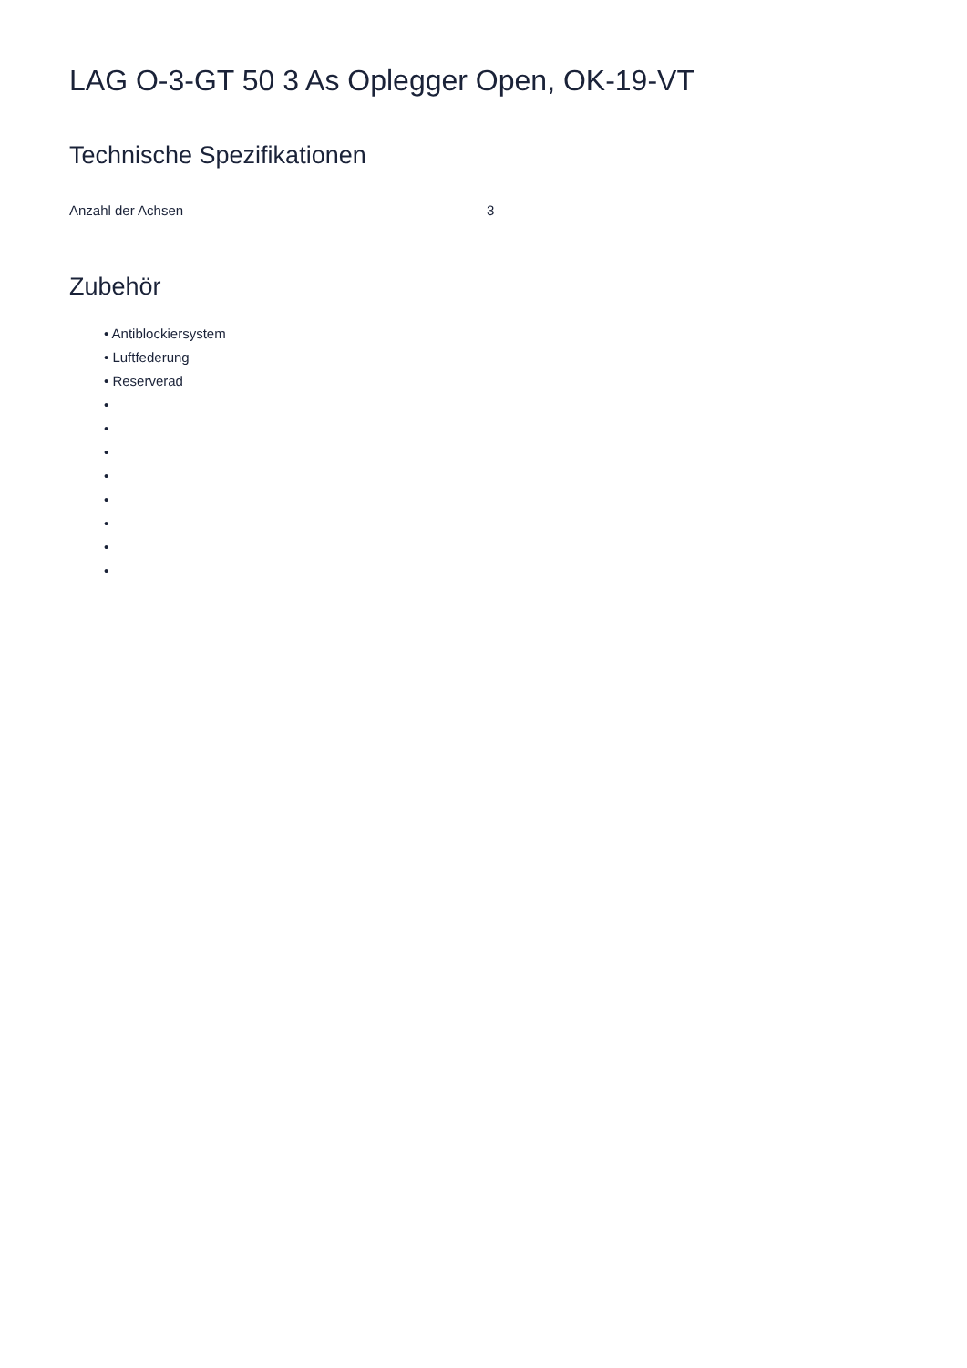LAG O-3-GT 50 3 As Oplegger Open, OK-19-VT
Technische Spezifikationen
| Anzahl der Achsen | 3 |
Zubehör
• Antiblockiersystem
• Luftfederung
• Reserverad
•
•
•
•
•
•
•
•